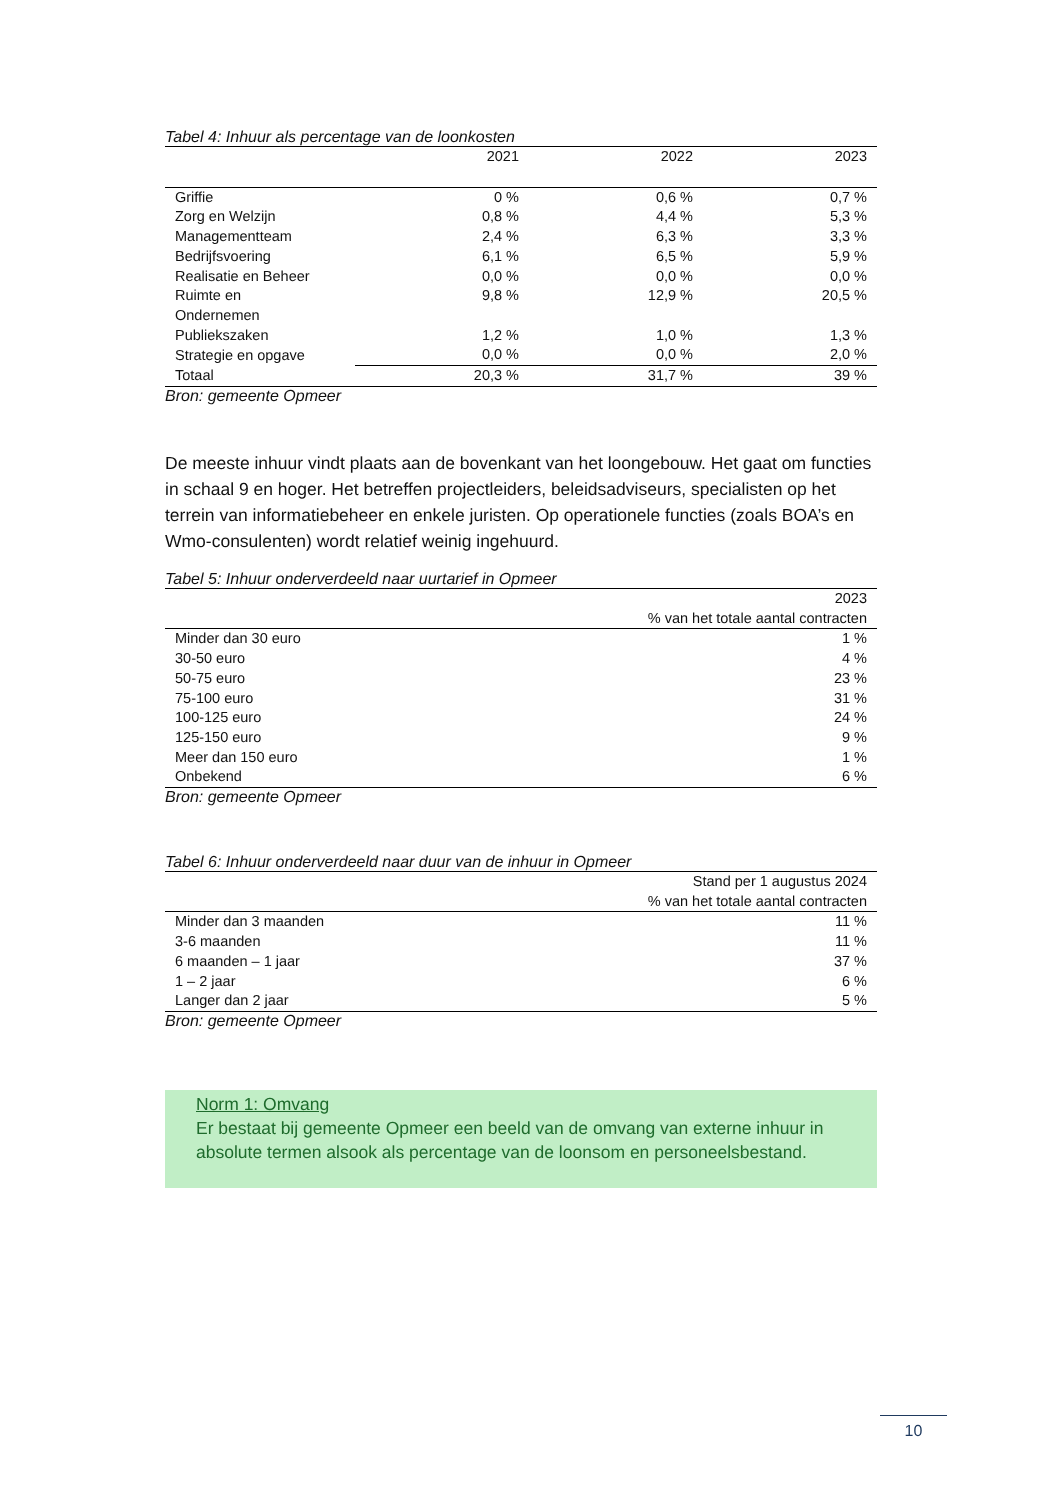Tabel 4: Inhuur als percentage van de loonkosten
| | 2021 | 2022 | 2023 |
| --- | --- | --- | --- |
| Griffie | 0 % | 0,6 % | 0,7 % |
| Zorg en Welzijn | 0,8 % | 4,4 % | 5,3 % |
| Managementteam | 2,4 % | 6,3 % | 3,3 % |
| Bedrijfsvoering | 6,1 % | 6,5 % | 5,9 % |
| Realisatie en Beheer | 0,0 % | 0,0 % | 0,0 % |
| Ruimte en Ondernemen | 9,8 % | 12,9 % | 20,5 % |
| Publiekszaken | 1,2 % | 1,0 % | 1,3 % |
| Strategie en opgave | 0,0 % | 0,0 % | 2,0 % |
| Totaal | 20,3 % | 31,7 % | 39 % |
Bron: gemeente Opmeer
De meeste inhuur vindt plaats aan de bovenkant van het loongebouw. Het gaat om functies in schaal 9 en hoger. Het betreffen projectleiders, beleidsadviseurs, specialisten op het terrein van informatiebeheer en enkele juristen. Op operationele functies (zoals BOA’s en Wmo-consulenten) wordt relatief weinig ingehuurd.
Tabel 5: Inhuur onderverdeeld naar uurtarief in Opmeer
| | 2023 |
| --- | --- |
| | % van het totale aantal contracten |
| Minder dan 30 euro | 1 % |
| 30-50 euro | 4 % |
| 50-75 euro | 23 % |
| 75-100 euro | 31 % |
| 100-125 euro | 24 % |
| 125-150 euro | 9 % |
| Meer dan 150 euro | 1 % |
| Onbekend | 6 % |
Bron: gemeente Opmeer
Tabel 6: Inhuur onderverdeeld naar duur van de inhuur in Opmeer
| | Stand per 1 augustus 2024 |
| --- | --- |
| | % van het totale aantal contracten |
| Minder dan 3 maanden | 11 % |
| 3-6 maanden | 11 % |
| 6 maanden – 1 jaar | 37 % |
| 1 – 2 jaar | 6 % |
| Langer dan 2 jaar | 5 % |
Bron: gemeente Opmeer
Norm 1: Omvang
Er bestaat bij gemeente Opmeer een beeld van de omvang van externe inhuur in absolute termen alsook als percentage van de loonsom en personeelsbestand.
10